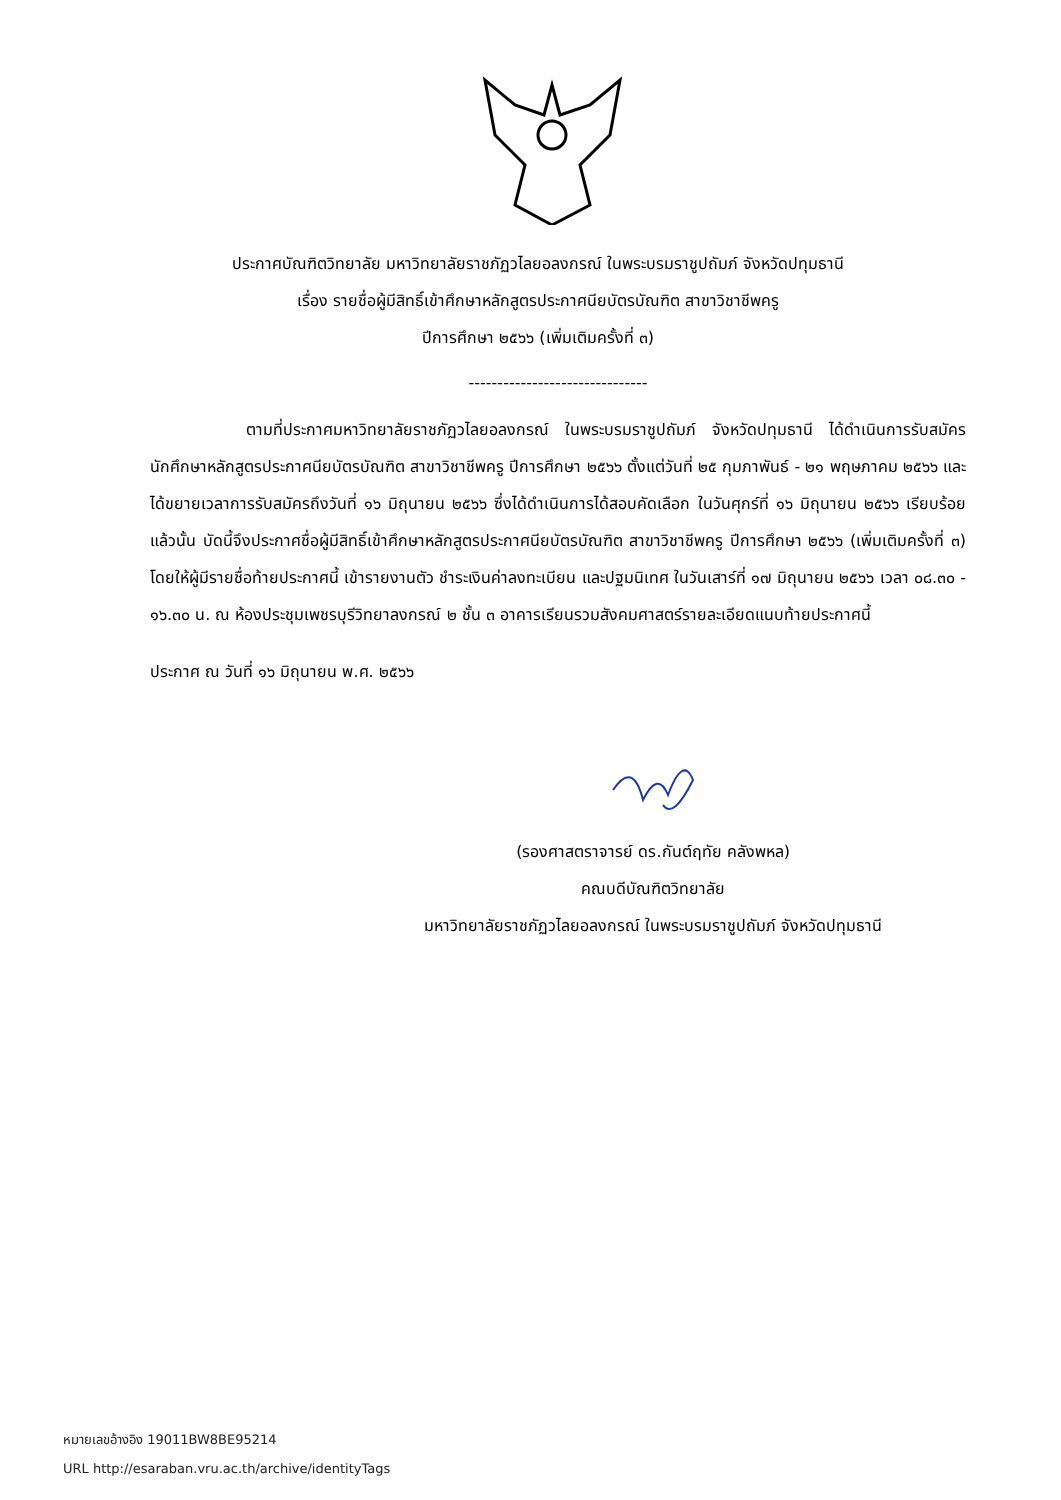ประกาศบัณฑิตวิทยาลัย มหาวิทยาลัยราชภัฏวไลยอลงกรณ์ ในพระบรมราชูปถัมภ์ จังหวัดปทุมธานี
เรื่อง รายชื่อผู้มีสิทธิ์เข้าศึกษาหลักสูตรประกาศนียบัตรบัณฑิต สาขาวิชาชีพครู
ปีการศึกษา ๒๕๖๖ (เพิ่มเติมครั้งที่ ๓)
-------------------------------
      ตามที่ประกาศมหาวิทยาลัยราชภัฏวไลยอลงกรณ์ ในพระบรมราชูปถัมภ์ จังหวัดปทุมธานี ได้ดำเนินการรับสมัครนักศึกษาหลักสูตรประกาศนียบัตรบัณฑิต สาขาวิชาชีพครู ปีการศึกษา ๒๕๖๖ ตั้งแต่วันที่ ๒๕ กุมภาพันธ์ - ๒๑ พฤษภาคม ๒๕๖๖ และได้ขยายเวลาการรับสมัครถึงวันที่ ๑๖ มิถุนายน ๒๕๖๖ ซึ่งได้ดำเนินการได้สอบคัดเลือก ในวันศุกร์ที่ ๑๖ มิถุนายน ๒๕๖๖ เรียบร้อยแล้วนั้น บัดนี้จึงประกาศชื่อผู้มีสิทธิ์เข้าศึกษาหลักสูตรประกาศนียบัตรบัณฑิต สาขาวิชาชีพครู ปีการศึกษา ๒๕๖๖ (เพิ่มเติมครั้งที่ ๓) โดยให้ผู้มีรายชื่อท้ายประกาศนี้ เข้ารายงานตัว ชำระเงินค่าลงทะเบียน และปฐมนิเทศ ในวันเสาร์ที่ ๑๗ มิถุนายน ๒๕๖๖ เวลา ๐๘.๓๐ - ๑๖.๓๐ น. ณ ห้องประชุมเพชรบุรีวิทยาลงกรณ์ ๒ ชั้น ๓ อาคารเรียนรวมสังคมศาสตร์รายละเอียดแนบท้ายประกาศนี้
ประกาศ ณ วันที่ ๑๖ มิถุนายน พ.ศ. ๒๕๖๖
(รองศาสตราจารย์ ดร.กันต์ฤทัย คลังพหล)
คณบดีบัณฑิตวิทยาลัย
มหาวิทยาลัยราชภัฏวไลยอลงกรณ์ ในพระบรมราชูปถัมภ์ จังหวัดปทุมธานี
หมายเลขอ้างอิง 19011BW8BE95214
URL http://esaraban.vru.ac.th/archive/identityTags